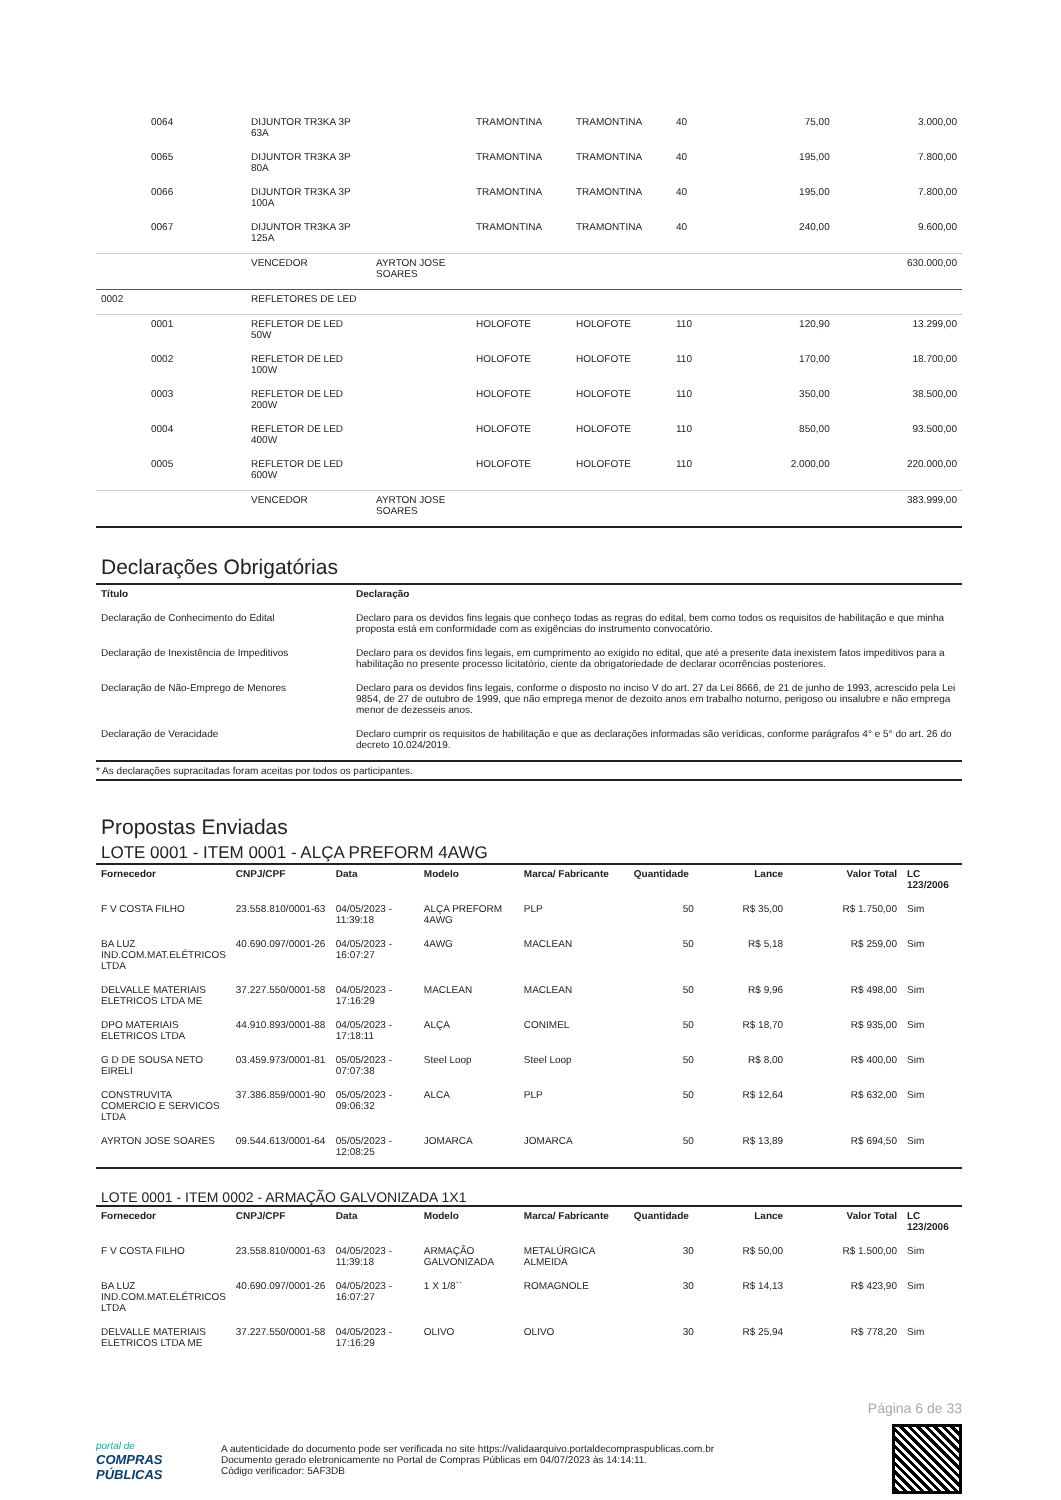| | 0064 | DIJUNTOR TR3KA 3P 63A | | TRAMONTINA | TRAMONTINA | 40 | 75,00 | 3.000,00 |
| | 0065 | DIJUNTOR TR3KA 3P 80A | | TRAMONTINA | TRAMONTINA | 40 | 195,00 | 7.800,00 |
| | 0066 | DIJUNTOR TR3KA 3P 100A | | TRAMONTINA | TRAMONTINA | 40 | 195,00 | 7.800,00 |
| | 0067 | DIJUNTOR TR3KA 3P 125A | | TRAMONTINA | TRAMONTINA | 40 | 240,00 | 9.600,00 |
| | | VENCEDOR | AYRTON JOSE SOARES | | | | | 630.000,00 |
| 0002 | | REFLETORES DE LED | | | | | | |
| | 0001 | REFLETOR DE LED 50W | | HOLOFOTE | HOLOFOTE | 110 | 120,90 | 13.299,00 |
| | 0002 | REFLETOR DE LED 100W | | HOLOFOTE | HOLOFOTE | 110 | 170,00 | 18.700,00 |
| | 0003 | REFLETOR DE LED 200W | | HOLOFOTE | HOLOFOTE | 110 | 350,00 | 38.500,00 |
| | 0004 | REFLETOR DE LED 400W | | HOLOFOTE | HOLOFOTE | 110 | 850,00 | 93.500,00 |
| | 0005 | REFLETOR DE LED 600W | | HOLOFOTE | HOLOFOTE | 110 | 2.000,00 | 220.000,00 |
| | | VENCEDOR | AYRTON JOSE SOARES | | | | | 383.999,00 |
Declarações Obrigatórias
| Título | Declaração |
| --- | --- |
| Declaração de Conhecimento do Edital | Declaro para os devidos fins legais que conheço todas as regras do edital, bem como todos os requisitos de habilitação e que minha proposta está em conformidade com as exigências do instrumento convocatório. |
| Declaração de Inexistência de Impeditivos | Declaro para os devidos fins legais, em cumprimento ao exigido no edital, que até a presente data inexistem fatos impeditivos para a habilitação no presente processo licitatório, ciente da obrigatoriedade de declarar ocorrências posteriores. |
| Declaração de Não-Emprego de Menores | Declaro para os devidos fins legais, conforme o disposto no inciso V do art. 27 da Lei 8666, de 21 de junho de 1993, acrescido pela Lei 9854, de 27 de outubro de 1999, que não emprega menor de dezoito anos em trabalho noturno, perigoso ou insalubre e não emprega menor de dezesseis anos. |
| Declaração de Veracidade | Declaro cumprir os requisitos de habilitação e que as declarações informadas são verídicas, conforme parágrafos 4° e 5° do art. 26 do decreto 10.024/2019. |
* As declarações supracitadas foram aceitas por todos os participantes.
Propostas Enviadas
LOTE 0001 - ITEM 0001 - ALÇA PREFORM 4AWG
| Fornecedor | CNPJ/CPF | Data | Modelo | Marca/ Fabricante | Quantidade | Lance | Valor Total | LC 123/2006 |
| --- | --- | --- | --- | --- | --- | --- | --- | --- |
| F V COSTA FILHO | 23.558.810/0001-63 | 04/05/2023 - 11:39:18 | ALÇA PREFORM 4AWG | PLP | 50 | R$ 35,00 | R$ 1.750,00 | Sim |
| BA LUZ IND.COM.MAT.ELÉTRICOS LTDA | 40.690.097/0001-26 | 04/05/2023 - 16:07:27 | 4AWG | MACLEAN | 50 | R$ 5,18 | R$ 259,00 | Sim |
| DELVALLE MATERIAIS ELETRICOS LTDA ME | 37.227.550/0001-58 | 04/05/2023 - 17:16:29 | MACLEAN | MACLEAN | 50 | R$ 9,96 | R$ 498,00 | Sim |
| DPO MATERIAIS ELETRICOS LTDA | 44.910.893/0001-88 | 04/05/2023 - 17:18:11 | ALÇA | CONIMEL | 50 | R$ 18,70 | R$ 935,00 | Sim |
| G D DE SOUSA NETO EIRELI | 03.459.973/0001-81 | 05/05/2023 - 07:07:38 | Steel Loop | Steel Loop | 50 | R$ 8,00 | R$ 400,00 | Sim |
| CONSTRUVITA COMERCIO E SERVICOS LTDA | 37.386.859/0001-90 | 05/05/2023 - 09:06:32 | ALCA | PLP | 50 | R$ 12,64 | R$ 632,00 | Sim |
| AYRTON JOSE SOARES | 09.544.613/0001-64 | 05/05/2023 - 12:08:25 | JOMARCA | JOMARCA | 50 | R$ 13,89 | R$ 694,50 | Sim |
LOTE 0001 - ITEM 0002 - ARMAÇÃO GALVONIZADA 1X1
| Fornecedor | CNPJ/CPF | Data | Modelo | Marca/ Fabricante | Quantidade | Lance | Valor Total | LC 123/2006 |
| --- | --- | --- | --- | --- | --- | --- | --- | --- |
| F V COSTA FILHO | 23.558.810/0001-63 | 04/05/2023 - 11:39:18 | ARMAÇÃO GALVONIZADA | METALÚRGICA ALMEIDA | 30 | R$ 50,00 | R$ 1.500,00 | Sim |
| BA LUZ IND.COM.MAT.ELÉTRICOS LTDA | 40.690.097/0001-26 | 04/05/2023 - 16:07:27 | 1 X 1/8`` | ROMAGNOLE | 30 | R$ 14,13 | R$ 423,90 | Sim |
| DELVALLE MATERIAIS ELETRICOS LTDA ME | 37.227.550/0001-58 | 04/05/2023 - 17:16:29 | OLIVO | OLIVO | 30 | R$ 25,94 | R$ 778,20 | Sim |
Página 6 de 33
portal de
COMPRAS
PÚBLICAS
A autenticidade do documento pode ser verificada no site https://validaarquivo.portaldecompraspublicas.com.br
Documento gerado eletronicamente no Portal de Compras Públicas em 04/07/2023 às 14:14:11.
Código verificador: 5AF3DB